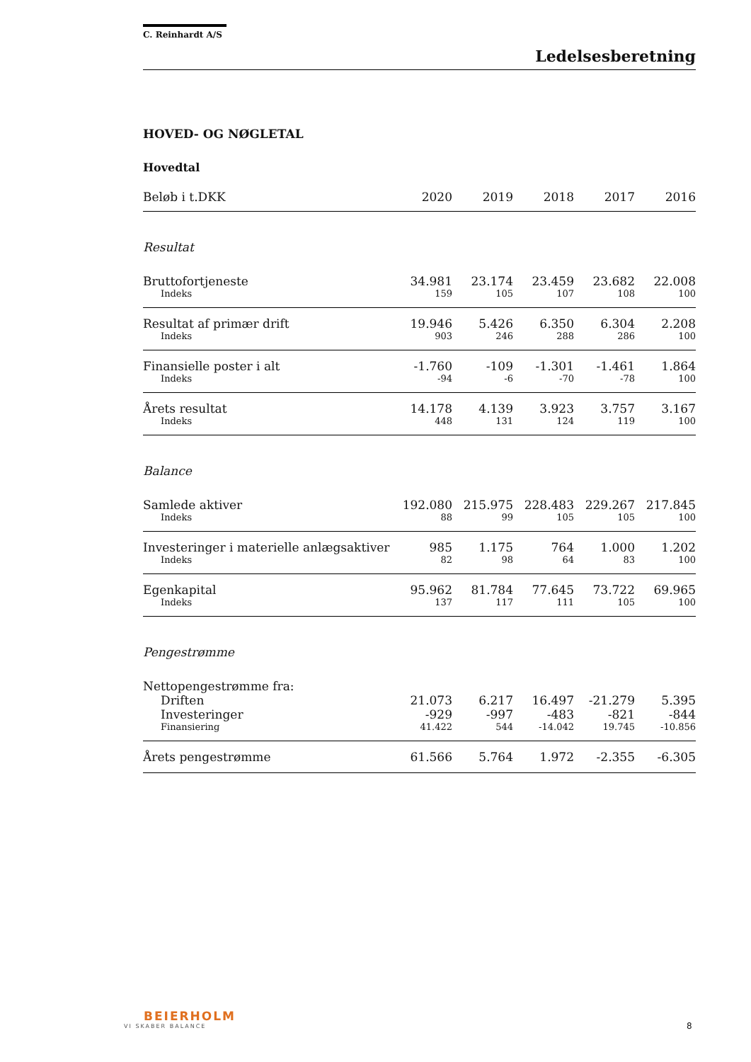C. Reinhardt A/S
Ledelsesberetning
HOVED- OG NØGLETAL
Hovedtal
| Beløb i t.DKK | 2020 | 2019 | 2018 | 2017 | 2016 |
| --- | --- | --- | --- | --- | --- |
| Resultat | | | | | |
| Bruttofortjeneste | 34.981 | 23.174 | 23.459 | 23.682 | 22.008 |
| Indeks | 159 | 105 | 107 | 108 | 100 |
| Resultat af primær drift | 19.946 | 5.426 | 6.350 | 6.304 | 2.208 |
| Indeks | 903 | 246 | 288 | 286 | 100 |
| Finansielle poster i alt | -1.760 | -109 | -1.301 | -1.461 | 1.864 |
| Indeks | -94 | -6 | -70 | -78 | 100 |
| Årets resultat | 14.178 | 4.139 | 3.923 | 3.757 | 3.167 |
| Indeks | 448 | 131 | 124 | 119 | 100 |
| Balance | | | | | |
| Samlede aktiver | 192.080 | 215.975 | 228.483 | 229.267 | 217.845 |
| Indeks | 88 | 99 | 105 | 105 | 100 |
| Investeringer i materielle anlægsaktiver | 985 | 1.175 | 764 | 1.000 | 1.202 |
| Indeks | 82 | 98 | 64 | 83 | 100 |
| Egenkapital | 95.962 | 81.784 | 77.645 | 73.722 | 69.965 |
| Indeks | 137 | 117 | 111 | 105 | 100 |
| Pengestrømme | | | | | |
| Nettopengestrømme fra: | | | | | |
| Driften | 21.073 | 6.217 | 16.497 | -21.279 | 5.395 |
| Investeringer | -929 | -997 | -483 | -821 | -844 |
| Finansiering | 41.422 | 544 | -14.042 | 19.745 | -10.856 |
| Årets pengestrømme | 61.566 | 5.764 | 1.972 | -2.355 | -6.305 |
BEIERHOLM
VI SKABER BALANCE
8